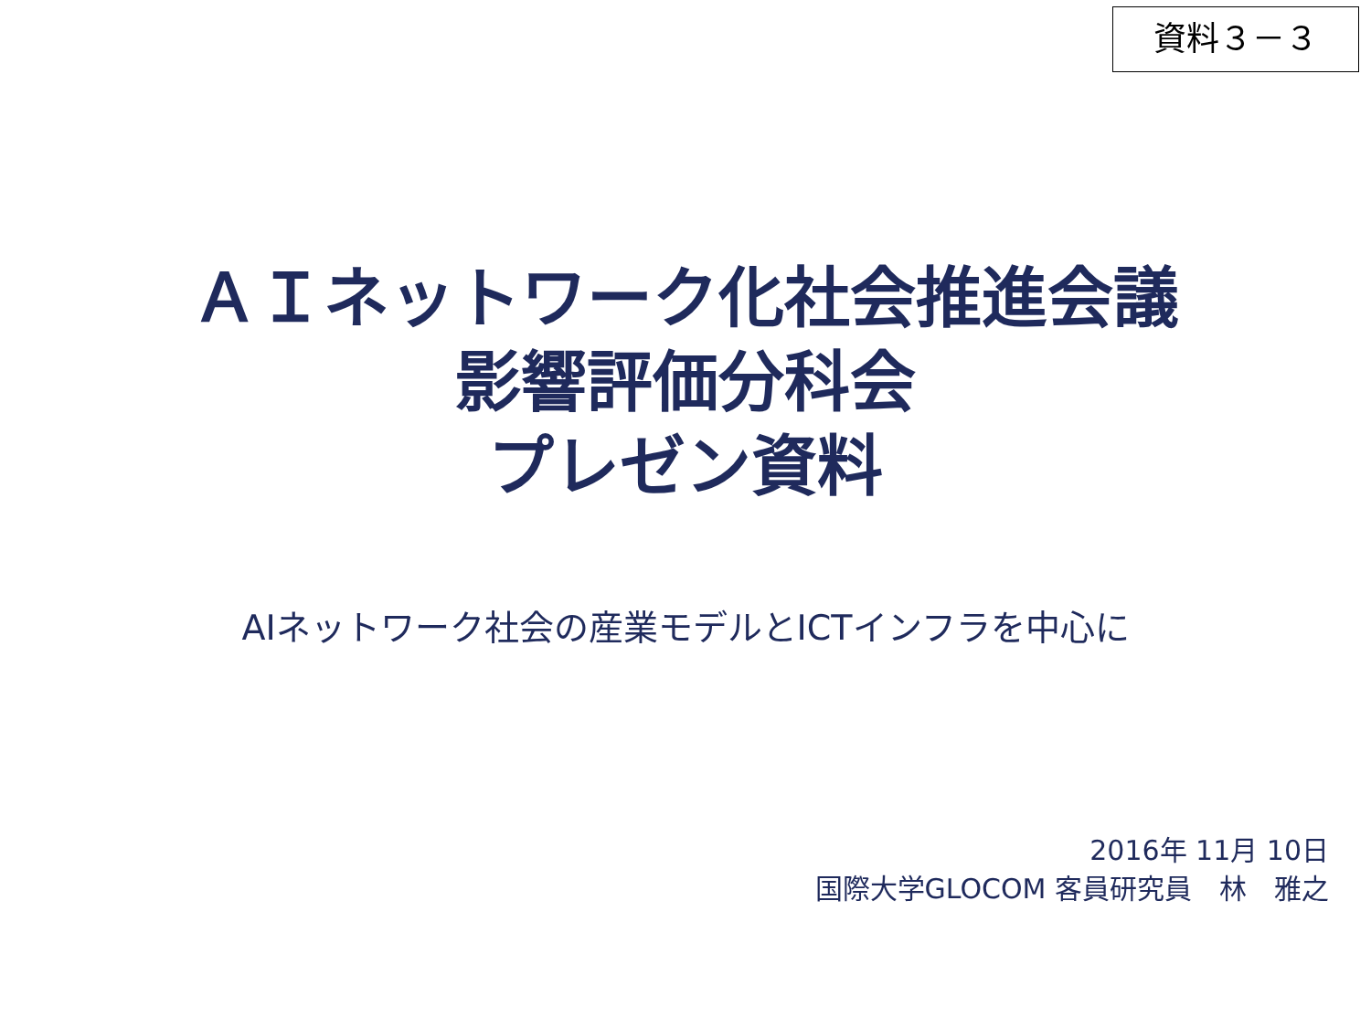資料３－３
ＡＩネットワーク化社会推進会議
影響評価分科会
プレゼン資料
AIネットワーク社会の産業モデルとICTインフラを中心に
2016年 11月 10日
国際大学GLOCOM 客員研究員　林　雅之